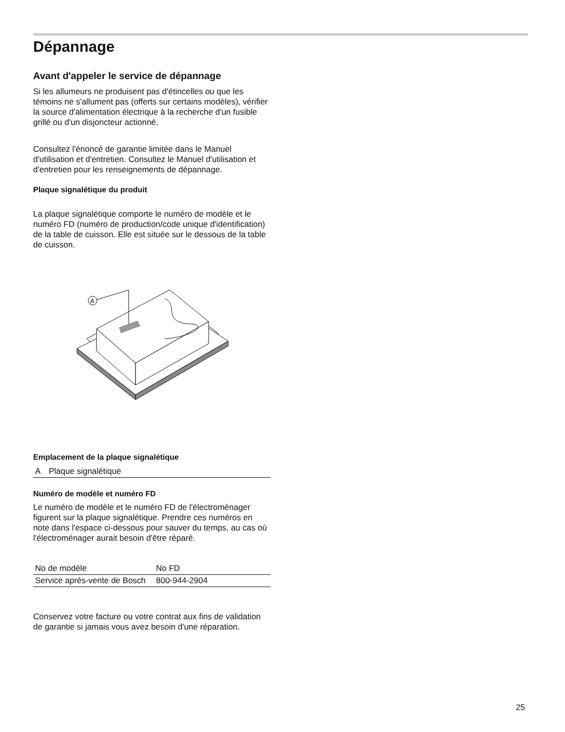Dépannage
Avant d'appeler le service de dépannage
Si les allumeurs ne produisent pas d'étincelles ou que les témoins ne s'allument pas (offerts sur certains modèles), vérifier la source d'alimentation électrique à la recherche d'un fusible grillé ou d'un disjoncteur actionné.
Consultez l'énoncé de garantie limitée dans le Manuel d'utilisation et d'entretien. Consultez le Manuel d'utilisation et d'entretien pour les renseignements de dépannage.
Plaque signalétique du produit
La plaque signalétique comporte le numéro de modèle et le numéro FD (numéro de production/code unique d'identification) de la table de cuisson. Elle est située sur le dessous de la table de cuisson.
A
Emplacement de la plaque signalétique
| A | Plaque signalétique |
Numéro de modèle et numéro FD
Le numéro de modèle et le numéro FD de l'électroménager figurent sur la plaque signalétique. Prendre ces numéros en note dans l'espace ci-dessous pour sauver du temps, au cas où l'électroménager aurait besoin d'être réparé.
| No de modèle | No FD |
| Service après-vente de Bosch | 800-944-2904 |
Conservez votre facture ou votre contrat aux fins de validation de garantie si jamais vous avez besoin d'une réparation.
25